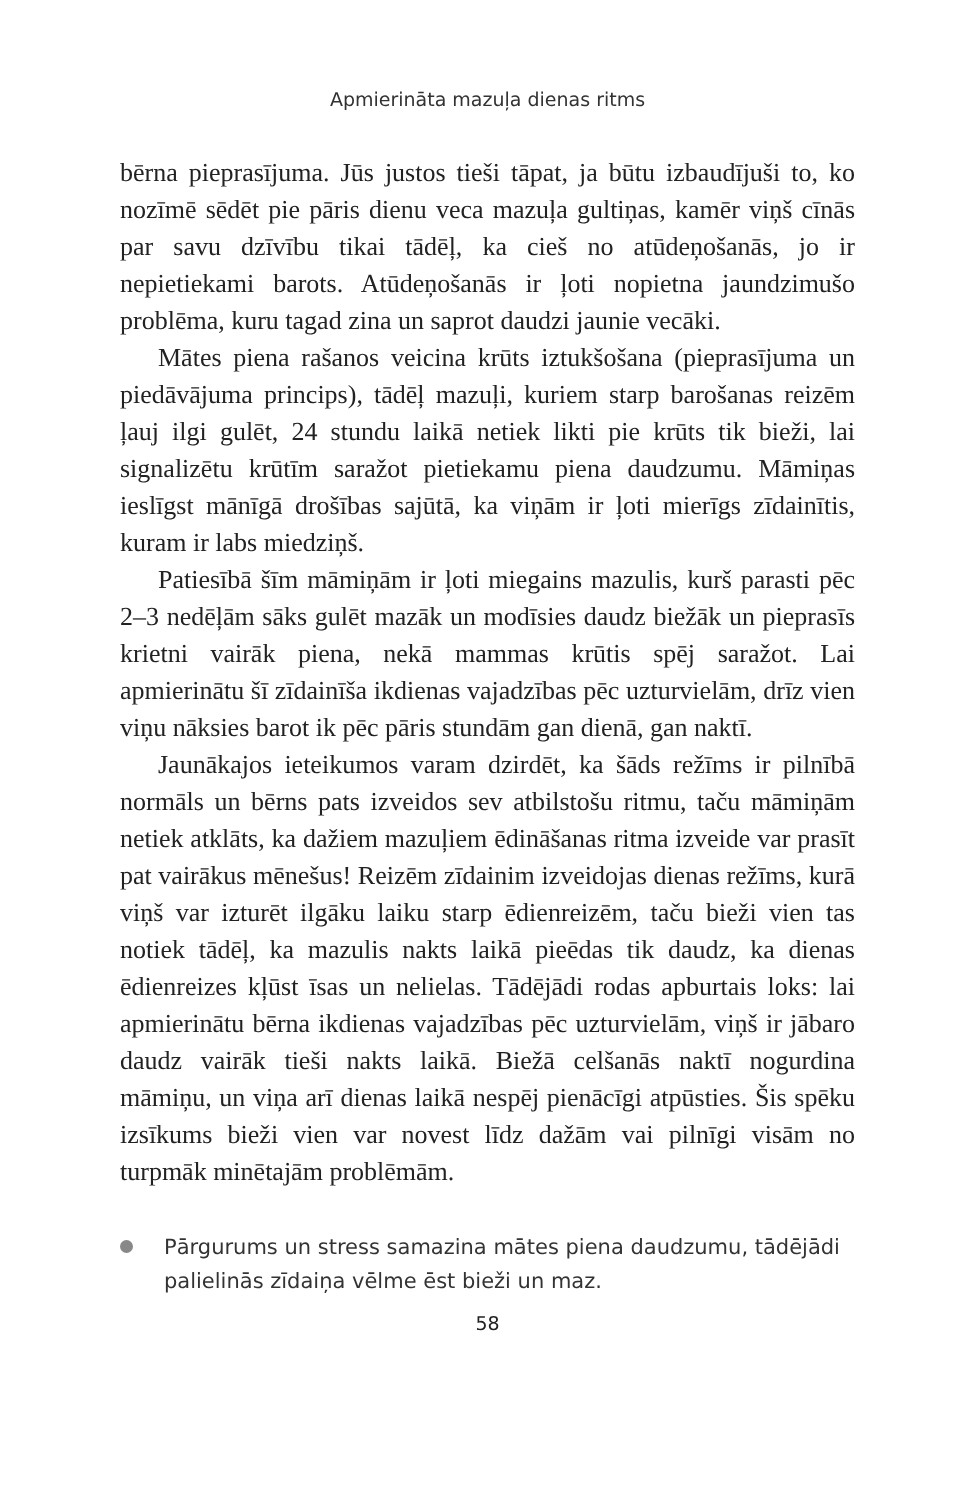Apmierināta mazuļa dienas ritms
bērna pieprasījuma. Jūs justos tieši tāpat, ja būtu izbaudījuši to, ko nozīmē sēdēt pie pāris dienu veca mazuļa gultiņas, kamēr viņš cīnās par savu dzīvību tikai tādēļ, ka cieš no atūdeņošanās, jo ir nepietiekami barots. Atūdeņošanās ir ļoti nopietna jaundzimušo problēma, kuru tagad zina un saprot daudzi jaunie vecāki.
Mātes piena rašanos veicina krūts iztukšošana (pieprasījuma un piedāvājuma princips), tādēļ mazuļi, kuriem starp barošanas reizēm ļauj ilgi gulēt, 24 stundu laikā netiek likti pie krūts tik bieži, lai signalizētu krūtīm saražot pietiekamu piena daudzumu. Māmiņas ieslīgst mānīgā drošības sajūtā, ka viņām ir ļoti mierīgs zīdainītis, kuram ir labs miedziņš.
Patiesībā šīm māmiņām ir ļoti miegains mazulis, kurš parasti pēc 2–3 nedēļām sāks gulēt mazāk un modīsies daudz biežāk un pieprasīs krietni vairāk piena, nekā mammas krūtis spēj saražot. Lai apmierinātu šī zīdainīša ikdienas vajadzības pēc uzturvielām, drīz vien viņu nāksies barot ik pēc pāris stundām gan dienā, gan naktī.
Jaunākajos ieteikumos varam dzirdēt, ka šāds režīms ir pilnībā normāls un bērns pats izveidos sev atbilstošu ritmu, taču māmiņām netiek atklāts, ka dažiem mazuļiem ēdināšanas ritma izveide var prasīt pat vairākus mēnešus! Reizēm zīdainim izveidojas dienas režīms, kurā viņš var izturēt ilgāku laiku starp ēdienreizēm, taču bieži vien tas notiek tādēļ, ka mazulis nakts laikā pieēdas tik daudz, ka dienas ēdienreizes kļūst īsas un nelielas. Tādējādi rodas apburtais loks: lai apmierinātu bērna ikdienas vajadzības pēc uzturvielām, viņš ir jābaro daudz vairāk tieši nakts laikā. Biežā celšanās naktī nogurdina māmiņu, un viņa arī dienas laikā nespēj pienācīgi atpūsties. Šis spēku izsīkums bieži vien var novest līdz dažām vai pilnīgi visām no turpmāk minētajām problēmām.
Pārgurums un stress samazina mātes piena daudzumu, tādējādi palielinās zīdaiņa vēlme ēst bieži un maz.
58